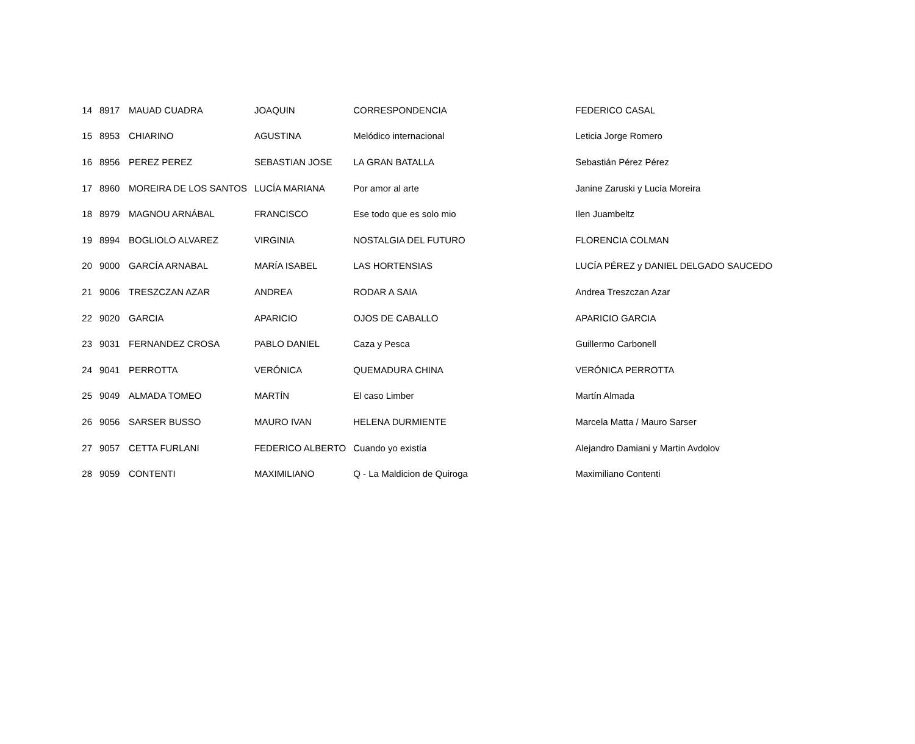| 14 | 8917 | MAUAD CUADRA | JOAQUIN | CORRESPONDENCIA | FEDERICO CASAL |
| 15 | 8953 | CHIARINO | AGUSTINA | Melódico internacional | Leticia Jorge Romero |
| 16 | 8956 | PEREZ PEREZ | SEBASTIAN JOSE | LA GRAN BATALLA | Sebastián Pérez Pérez |
| 17 | 8960 | MOREIRA DE LOS SANTOS | LUCÍA MARIANA | Por amor al arte | Janine Zaruski y Lucía Moreira |
| 18 | 8979 | MAGNOU ARNÁBAL | FRANCISCO | Ese todo que es solo mio | Ilen Juambeltz |
| 19 | 8994 | BOGLIOLO ALVAREZ | VIRGINIA | NOSTALGIA DEL FUTURO | FLORENCIA COLMAN |
| 20 | 9000 | GARCÍA ARNABAL | MARÍA ISABEL | LAS HORTENSIAS | LUCÍA PÉREZ y DANIEL DELGADO SAUCEDO |
| 21 | 9006 | TRESZCZAN AZAR | ANDREA | RODAR A SAIA | Andrea Treszczan Azar |
| 22 | 9020 | GARCIA | APARICIO | OJOS DE CABALLO | APARICIO GARCIA |
| 23 | 9031 | FERNANDEZ CROSA | PABLO DANIEL | Caza y Pesca | Guillermo Carbonell |
| 24 | 9041 | PERROTTA | VERÓNICA | QUEMADURA CHINA | VERÓNICA PERROTTA |
| 25 | 9049 | ALMADA TOMEO | MARTÍN | El caso Limber | Martín Almada |
| 26 | 9056 | SARSER BUSSO | MAURO IVAN | HELENA DURMIENTE | Marcela Matta / Mauro Sarser |
| 27 | 9057 | CETTA FURLANI | FEDERICO ALBERTO | Cuando yo existía | Alejandro Damiani y Martin Avdolov |
| 28 | 9059 | CONTENTI | MAXIMILIANO | Q - La Maldicion de Quiroga | Maximiliano Contenti |